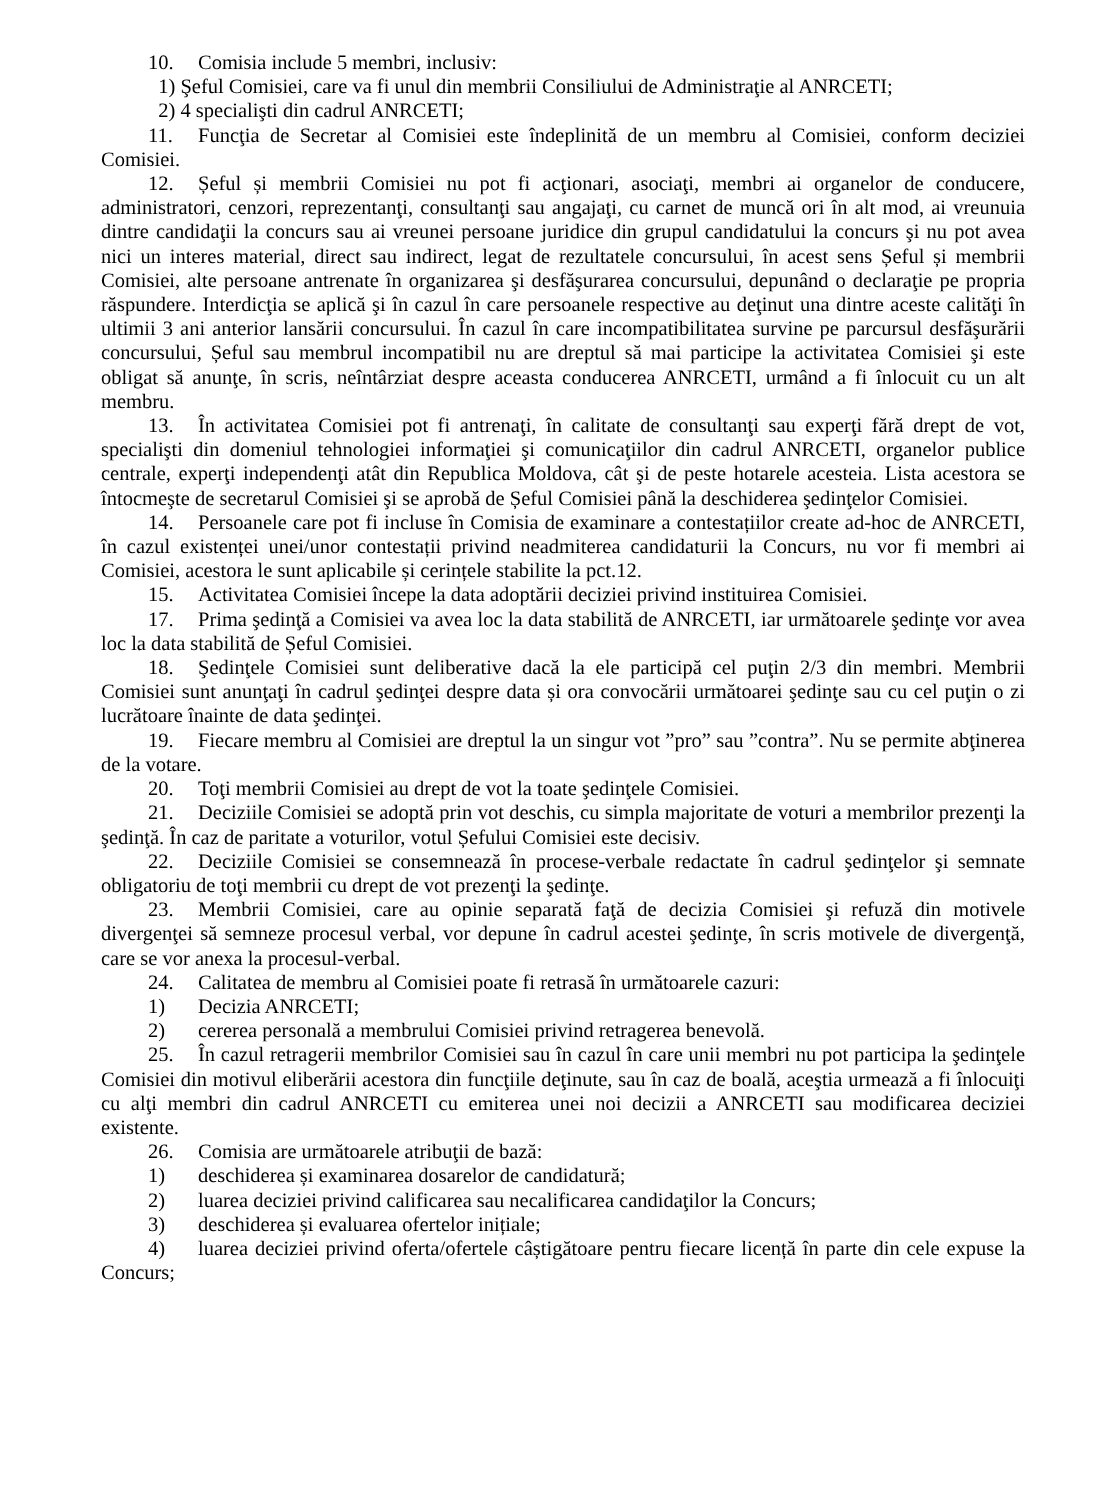10. Comisia include 5 membri, inclusiv:
1) Şeful Comisiei, care va fi unul din membrii Consiliului de Administraţie al ANRCETI;
2) 4 specialişti din cadrul ANRCETI;
11. Funcţia de Secretar al Comisiei este îndeplinită de un membru al Comisiei, conform deciziei Comisiei.
12. Șeful și membrii Comisiei nu pot fi acţionari, asociaţi, membri ai organelor de conducere, administratori, cenzori, reprezentanţi, consultanţi sau angajaţi, cu carnet de muncă ori în alt mod, ai vreunuia dintre candidaţii la concurs sau ai vreunei persoane juridice din grupul candidatului la concurs şi nu pot avea nici un interes material, direct sau indirect, legat de rezultatele concursului, în acest sens Șeful și membrii Comisiei, alte persoane antrenate în organizarea şi desfăşurarea concursului, depunând o declaraţie pe propria răspundere. Interdicţia se aplică şi în cazul în care persoanele respective au deţinut una dintre aceste calităţi în ultimii 3 ani anterior lansării concursului. În cazul în care incompatibilitatea survine pe parcursul desfăşurării concursului, Șeful sau membrul incompatibil nu are dreptul să mai participe la activitatea Comisiei şi este obligat să anunţe, în scris, neîntârziat despre aceasta conducerea ANRCETI, urmând a fi înlocuit cu un alt membru.
13. În activitatea Comisiei pot fi antrenaţi, în calitate de consultanţi sau experţi fără drept de vot, specialişti din domeniul tehnologiei informaţiei şi comunicaţiilor din cadrul ANRCETI, organelor publice centrale, experţi independenţi atât din Republica Moldova, cât şi de peste hotarele acesteia. Lista acestora se întocmeşte de secretarul Comisiei şi se aprobă de Șeful Comisiei până la deschiderea şedinţelor Comisiei.
14. Persoanele care pot fi incluse în Comisia de examinare a contestațiilor create ad-hoc de ANRCETI, în cazul existenței unei/unor contestații privind neadmiterea candidaturii la Concurs, nu vor fi membri ai Comisiei, acestora le sunt aplicabile și cerințele stabilite la pct.12.
15. Activitatea Comisiei începe la data adoptării deciziei privind instituirea Comisiei.
17. Prima şedinţă a Comisiei va avea loc la data stabilită de ANRCETI, iar următoarele şedinţe vor avea loc la data stabilită de Șeful Comisiei.
18. Şedinţele Comisiei sunt deliberative dacă la ele participă cel puţin 2/3 din membri. Membrii Comisiei sunt anunţaţi în cadrul şedinţei despre data și ora convocării următoarei şedinţe sau cu cel puţin o zi lucrătoare înainte de data şedinţei.
19. Fiecare membru al Comisiei are dreptul la un singur vot ”pro” sau ”contra”. Nu se permite abţinerea de la votare.
20. Toţi membrii Comisiei au drept de vot la toate şedinţele Comisiei.
21. Deciziile Comisiei se adoptă prin vot deschis, cu simpla majoritate de voturi a membrilor prezenţi la şedinţă. În caz de paritate a voturilor, votul Șefului Comisiei este decisiv.
22. Deciziile Comisiei se consemnează în procese-verbale redactate în cadrul şedinţelor şi semnate obligatoriu de toţi membrii cu drept de vot prezenţi la şedinţe.
23. Membrii Comisiei, care au opinie separată faţă de decizia Comisiei şi refuză din motivele divergenţei să semneze procesul verbal, vor depune în cadrul acestei şedinţe, în scris motivele de divergenţă, care se vor anexa la procesul-verbal.
24. Calitatea de membru al Comisiei poate fi retrasă în următoarele cazuri:
1) Decizia ANRCETI;
2) cererea personală a membrului Comisiei privind retragerea benevolă.
25. În cazul retragerii membrilor Comisiei sau în cazul în care unii membri nu pot participa la şedinţele Comisiei din motivul eliberării acestora din funcţiile deţinute, sau în caz de boală, aceştia urmează a fi înlocuiţi cu alţi membri din cadrul ANRCETI cu emiterea unei noi decizii a ANRCETI sau modificarea deciziei existente.
26. Comisia are următoarele atribuţii de bază:
1) deschiderea și examinarea dosarelor de candidatură;
2) luarea deciziei privind calificarea sau necalificarea candidaţilor la Concurs;
3) deschiderea și evaluarea ofertelor inițiale;
4) luarea deciziei privind oferta/ofertele câștigătoare pentru fiecare licență în parte din cele expuse la Concurs;